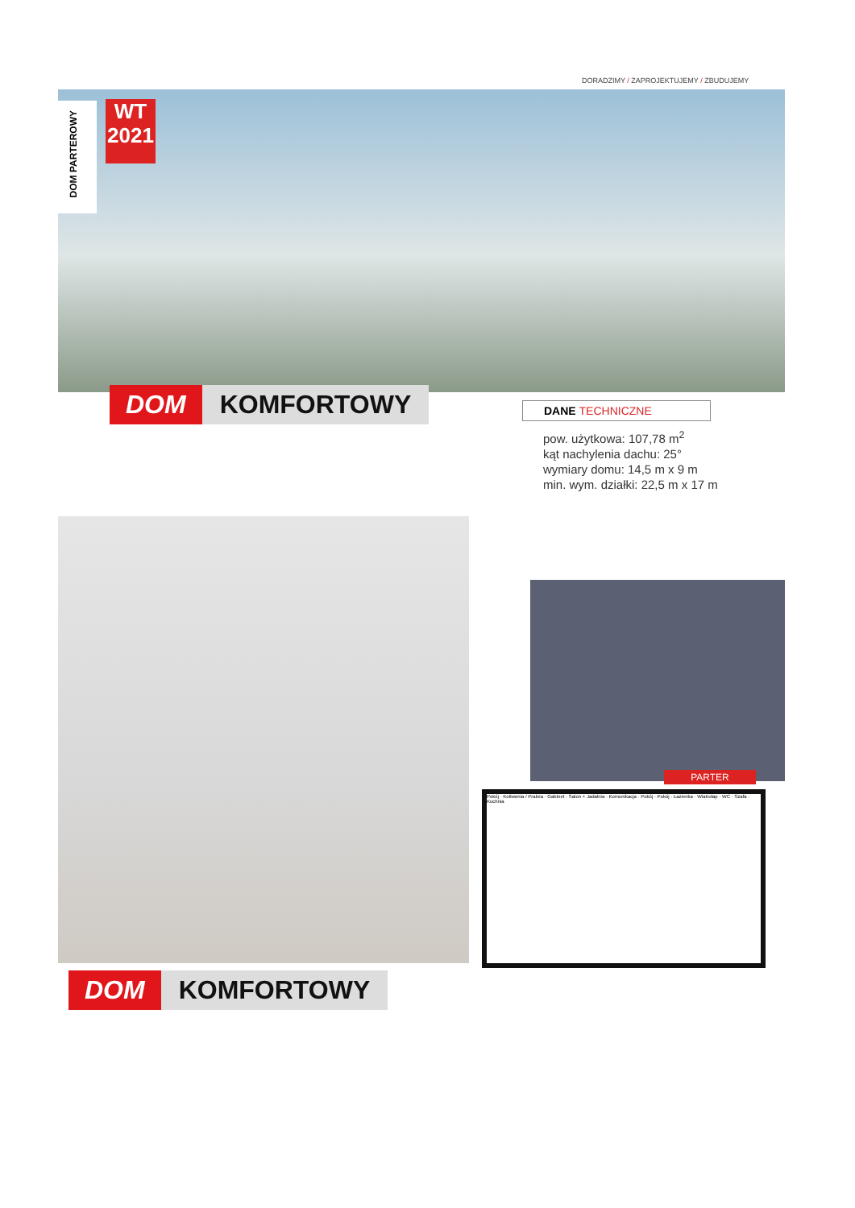DORADZIMY / ZAPROJEKTUJEMY / ZBUDUJEMY
DOM PARTEROWY
WT
2021
DOM KOMFORTOWY
DANE TECHNICZNE
pow. użytkowa: 107,78 m<sup>2</sup>
kąt nachylenia dachu: 25°
wymiary domu: 14,5 m x 9 m
min. wym. działki: 22,5 m x 17 m
PARTER
Pokój · Kotłownia / Pralnia · Gabinet · Salon + Jadalnia · Komunikacja · Pokój · Pokój · Łazienka · Wiatrołap · WC · Szafa · Kuchnia
DOM KOMFORTOWY